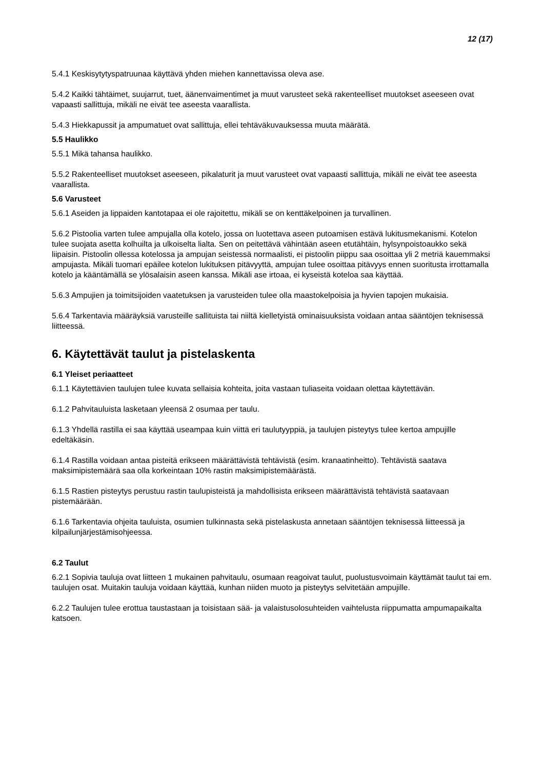12 (17)
5.4.1 Keskisytytyspatruunaa käyttävä yhden miehen kannettavissa oleva ase.
5.4.2 Kaikki tähtäimet, suujarrut, tuet, äänenvaimentimet ja muut varusteet sekä rakenteelliset muutokset aseeseen ovat vapaasti sallittuja, mikäli ne eivät tee aseesta vaarallista.
5.4.3 Hiekkapussit ja ampumatuet ovat sallittuja, ellei tehtäväkuvauksessa muuta määrätä.
5.5 Haulikko
5.5.1 Mikä tahansa haulikko.
5.5.2 Rakenteelliset muutokset aseeseen, pikalaturit ja muut varusteet ovat vapaasti sallittuja, mikäli ne eivät tee aseesta vaarallista.
5.6 Varusteet
5.6.1 Aseiden ja lippaiden kantotapaa ei ole rajoitettu, mikäli se on kenttäkelpoinen ja turvallinen.
5.6.2 Pistoolia varten tulee ampujalla olla kotelo, jossa on luotettava aseen putoamisen estävä lukitusmekanismi. Kotelon tulee suojata asetta kolhuilta ja ulkoiselta lialta. Sen on peitettävä vähintään aseen etutähtäin, hylsynpoistoaukko sekä liipaisin. Pistoolin ollessa kotelossa ja ampujan seistessä normaalisti, ei pistoolin piippu saa osoittaa yli 2 metriä kauemmaksi ampujasta. Mikäli tuomari epäilee kotelon lukituksen pitävyyttä, ampujan tulee osoittaa pitävyys ennen suoritusta irrottamalla kotelo ja kääntämällä se ylösalaisin aseen kanssa. Mikäli ase irtoaa, ei kyseistä koteloa saa käyttää.
5.6.3 Ampujien ja toimitsijoiden vaatetuksen ja varusteiden tulee olla maastokelpoisia ja hyvien tapojen mukaisia.
5.6.4 Tarkentavia määräyksiä varusteille sallituista tai niiltä kielletyistä ominaisuuksista voidaan antaa sääntöjen teknisessä liitteessä.
6. Käytettävät taulut ja pistelaskenta
6.1 Yleiset periaatteet
6.1.1 Käytettävien taulujen tulee kuvata sellaisia kohteita, joita vastaan tuliaseita voidaan olettaa käytettävän.
6.1.2 Pahvitauluista lasketaan yleensä 2 osumaa per taulu.
6.1.3 Yhdellä rastilla ei saa käyttää useampaa kuin viittä eri taulutyyppiä, ja taulujen pisteytys tulee kertoa ampujille edeltäkäsin.
6.1.4 Rastilla voidaan antaa pisteitä erikseen määrättävistä tehtävistä (esim. kranaatinheitto). Tehtävistä saatava maksimipistemäärä saa olla korkeintaan 10% rastin maksimipistemäärästä.
6.1.5 Rastien pisteytys perustuu rastin taulupisteistä ja mahdollisista erikseen määrättävistä tehtävistä saatavaan pistemäärään.
6.1.6 Tarkentavia ohjeita tauluista, osumien tulkinnasta sekä pistelaskusta annetaan sääntöjen teknisessä liitteessä ja kilpailunjärjestämisohjeessa.
6.2 Taulut
6.2.1 Sopivia tauluja ovat liitteen 1 mukainen pahvitaulu, osumaan reagoivat taulut, puolustusvoimain käyttämät taulut tai em. taulujen osat. Muitakin tauluja voidaan käyttää, kunhan niiden muoto ja pisteytys selvitetään ampujille.
6.2.2 Taulujen tulee erottua taustastaan ja toisistaan sää- ja valaistusolosuhteiden vaihtelusta riippumatta ampumapaikalta katsoen.